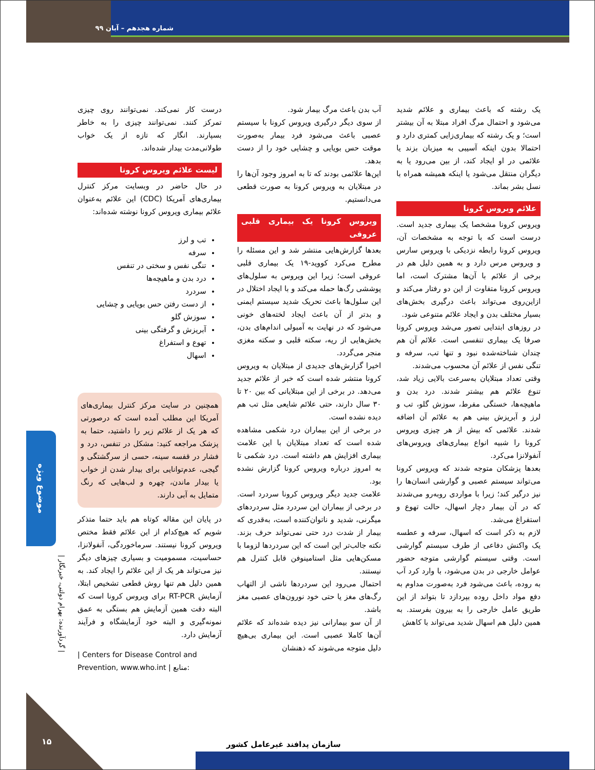شماره هجدهم – آبان ۹۹
یک رشته که باعث بیماری و علائم شدید می‌شود و احتمال مرگ افراد مبتلا به آن بیشتر است؛ و یک رشته که بیماری‌زایی کمتری دارد و احتمالا بدون اینکه آسیبی به میزبان بزند یا علائمی در او ایجاد کند، از بین می‌رود یا به دیگران منتقل می‌شود یا اینکه همیشه همراه با نسل بشر بماند.
علائم ویروس کرونا
ویروس کرونا مشخصا یک بیماری جدید است. درست است که با توجه به مشخصات آن، ویروس کرونا رابطه نزدیکی با ویروس سارس و ویروس مرس دارد و به همین دلیل هم در برخی از علائم با آن‌ها مشترک است، اما ویروس کرونا متفاوت از این دو رفتار می‌کند و ازاین‌روی می‌تواند باعث درگیری بخش‌های بسیار مختلف بدن و ایجاد علائم متنوعی شود.
در روزهای ابتدایی تصور می‌شد ویروس کرونا صرفا یک بیماری تنفسی است. علائم آن هم چندان شناخته‌شده نبود و تنها تب، سرفه و تنگی نفس از علائم آن محسوب می‌شدند.
وقتی تعداد مبتلایان به‌سرعت بالایی زیاد شد، تنوع علائم هم بیشتر شدند. درد بدن و ماهیچه‌ها، خستگی مفرط، سوزش گلو، تب و لرز و آبریزش بینی هم به علائم آن اضافه شدند. علائمی که بیش از هر چیزی ویروس کرونا را شبیه انواع بیماری‌های ویروس‌های آنفولانزا می‌کرد.
بعدها پزشکان متوجه شدند که ویروس کرونا می‌تواند سیستم عصبی و گوارشی انسان‌ها را نیز درگیر کند؛ زیرا با مواردی روبه‌رو می‌شدند که در آن بیمار دچار اسهال، حالت تهوع و استفراغ می‌شد.
لازم به ذکر است که اسهال، سرفه و عطسه یک واکنش دفاعی از طرف سیستم گوارشی است. وقتی سیستم گوارشی متوجه حضور عوامل خارجی در بدن می‌شود، با وارد کرد آب به روده، باعث می‌شود فرد به‌صورت مداوم به دفع مواد داخل روده بپردازد تا بتواند از این طریق عامل خارجی را به بیرون بفرستد. به همین دلیل هم اسهال شدید می‌تواند با کاهش
آب بدن باعث مرگ بیمار شود.
از سوی دیگر درگیری ویروس کرونا با سیستم عصبی باعث می‌شود فرد بیمار به‌صورت موقت حس بویایی و چشایی خود را از دست بدهد.
این‌ها علائمی بودند که تا به امروز وجود آن‌ها را در مبتلایان به ویروس کرونا به صورت قطعی می‌دانستیم.
ویروس کرونا یک بیماری قلبی عروقی
بعدها گزارش‌هایی منتشر شد و این مسئله را مطرح می‌کرد کووید-۱۹ یک بیماری قلبی عروقی است؛ زیرا این ویروس به سلول‌های پوششی رگ‌ها حمله می‌کند و با ایجاد اختلال در این سلول‌ها باعث تحریک شدید سیستم ایمنی و بدتر از آن باعث ایجاد لخته‌های خونی می‌شود که در نهایت به آمبولی اندام‌های بدن، بخش‌هایی از ریه، سکته قلبی و سکته مغزی منجر می‌گردد.
اخیرا گزارش‌های جدیدی از مبتلایان به ویروس کرونا منتشر شده است که خبر از علائم جدید می‌دهد. در برخی از این مبتلایانی که بین ۲۰ تا ۳۰ سال دارند، حتی علائم شایعی مثل تب هم دیده نشده است.
در برخی از این بیماران درد شکمی مشاهده شده است که تعداد مبتلایان با این علامت بیماری افزایش هم داشته است. درد شکمی تا به امروز درباره ویروس کرونا گزارش نشده بود.
علامت جدید دیگر ویروس کرونا سردرد است. در برخی از بیماران این سردرد مثل سردردهای میگرنی، شدید و ناتوان‌کننده است، به‌قدری که بیمار از شدت درد حتی نمی‌تواند حرف بزند. نکته جالب‌تر این است که این سردردها لزوما با مسکن‌هایی مثل استامینوفن قابل کنترل هم نیستند.
احتمال می‌رود این سردردها ناشی از التهاب رگ‌های مغز یا حتی خود نورون‌های عصبی مغز باشد.
از آن سو بیمارانی نیز دیده شده‌اند که علائم آن‌ها کاملا عصبی است. این بیماری بی‌هیچ دلیل متوجه می‌شوند که ذهنشان
درست کار نمی‌کند. نمی‌توانند روی چیزی تمرکز کنند. نمی‌توانند چیزی را به خاطر بسپارند. انگار که تازه از یک خواب طولانی‌مدت بیدار شده‌اند.
لیست علائم ویروس کرونا
در حال حاضر در وبسایت مرکز کنترل بیماری‌های آمریکا (CDC) این علائم به‌عنوان علائم بیماری ویروس کرونا نوشته شده‌اند:
تب و لرز
سرفه
تنگی نفس و سختی در تنفس
درد بدن و ماهیچه‌ها
سردرد
از دست رفتن حس بویایی و چشایی
سوزش گلو
آبریزش و گرفتگی بینی
تهوع و استفراغ
اسهال
همچنین در سایت مرکز کنترل بیماری‌های آمریکا این مطلب آمده است که درصورتی که هر یک از علائم زیر را داشتید، حتما به پزشک مراجعه کنید: مشکل در تنفس، درد و فشار در قفسه سینه، حسی از سرگشتگی و گیجی، عدم‌توانایی برای بیدار شدن از خواب یا بیدار ماندن، چهره و لب‌هایی که رنگ متمایل به آبی دارند.
در پایان این مقاله کوتاه هم باید حتما متذکر شویم که هیچ‌کدام از این علائم فقط مختص ویروس کرونا نیستند. سرماخوردگی، آنفولانزا، حساسیت، مسمومیت و بسیاری چیزهای دیگر نیز می‌تواند هر یک از این علائم را ایجاد کند. به همین دلیل هم تنها روش قطعی تشخیص ابتلا، آزمایش RT-PCR برای ویروس کرونا است که البته دقت همین آزمایش هم بستگی به عمق نمونه‌گیری و البته خود آزمایشگاه و فرآیند آزمایش دارد.
| Centers for Disease Control and Prevention, www.who.int | منابع:
موضوع ویژه
| گردآورنده: بهرام دولتی، خبرنگار |
سازمان پدافند غیرعامل کشور
۱۵